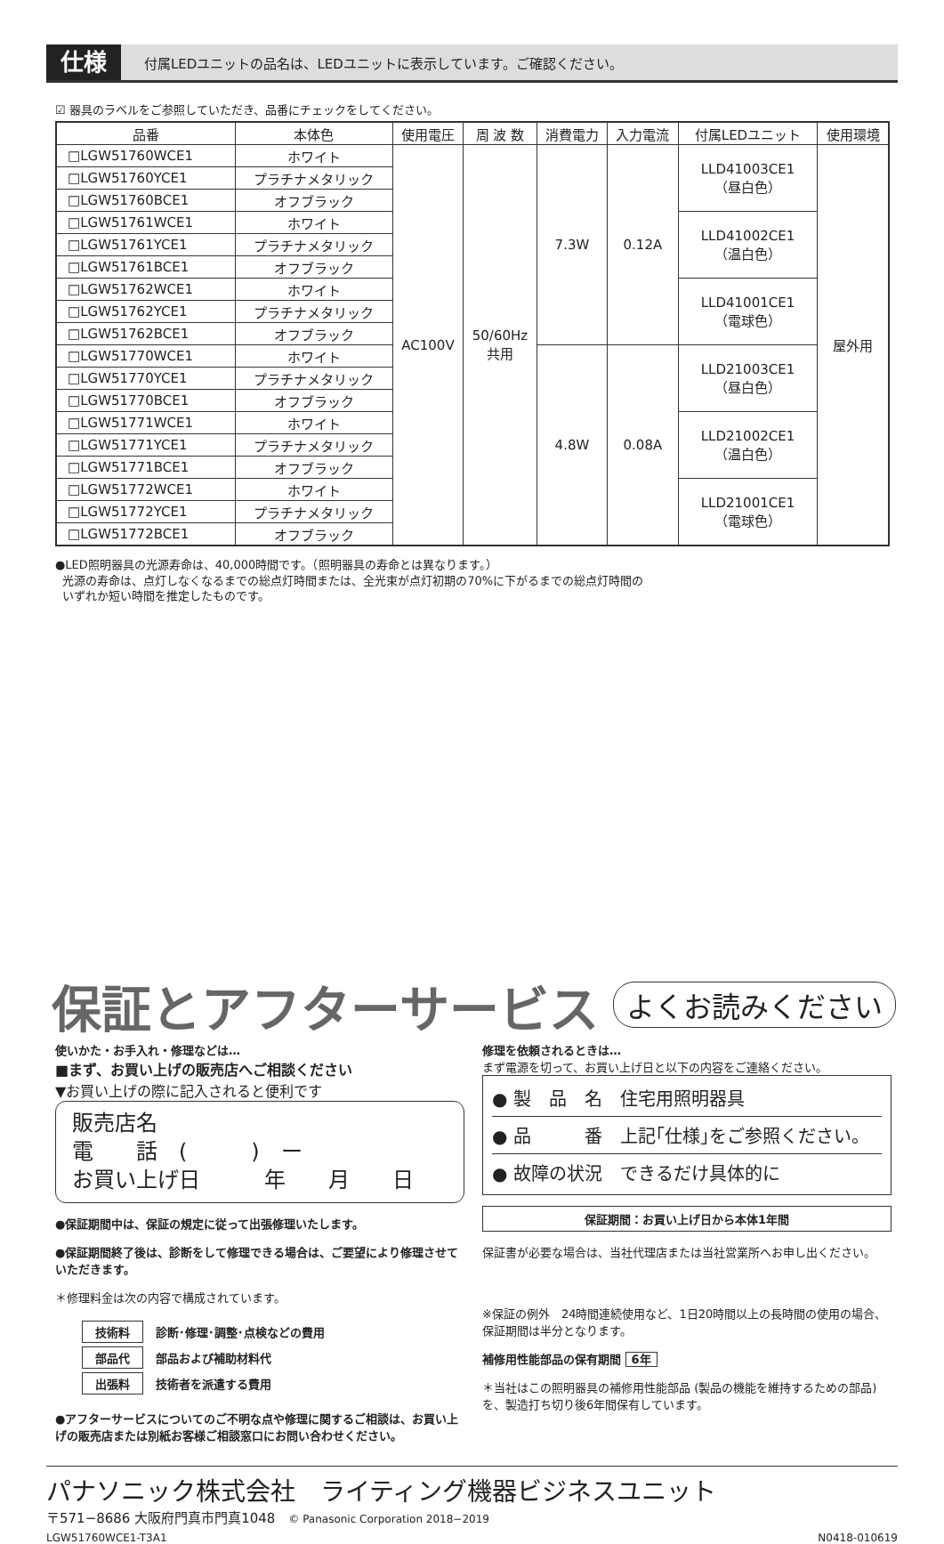仕様
付属LEDユニットの品名は、LEDユニットに表示しています。ご確認ください。
☑ 器具のラベルをご参照していただき、品番にチェックをしてください。
| 品番 | 本体色 | 使用電圧 | 周 波 数 | 消費電力 | 入力電流 | 付属LEDユニット | 使用環境 |
| --- | --- | --- | --- | --- | --- | --- | --- |
| □LGW51760WCE1 | ホワイト | AC100V | 50/60Hz 共用 | 7.3W | 0.12A | LLD41003CE1 （昼白色） | 屋外用 |
| □LGW51760YCE1 | プラチナメタリック | | | | | | |
| □LGW51760BCE1 | オフブラック | | | | | | |
| □LGW51761WCE1 | ホワイト | | | | | LLD41002CE1 （温白色） | |
| □LGW51761YCE1 | プラチナメタリック | | | | | | |
| □LGW51761BCE1 | オフブラック | | | | | | |
| □LGW51762WCE1 | ホワイト | | | | | LLD41001CE1 （電球色） | |
| □LGW51762YCE1 | プラチナメタリック | | | | | | |
| □LGW51762BCE1 | オフブラック | | | | | | |
| □LGW51770WCE1 | ホワイト | | | 4.8W | 0.08A | LLD21003CE1 （昼白色） | |
| □LGW51770YCE1 | プラチナメタリック | | | | | | |
| □LGW51770BCE1 | オフブラック | | | | | | |
| □LGW51771WCE1 | ホワイト | | | | | LLD21002CE1 （温白色） | |
| □LGW51771YCE1 | プラチナメタリック | | | | | | |
| □LGW51771BCE1 | オフブラック | | | | | | |
| □LGW51772WCE1 | ホワイト | | | | | LLD21001CE1 （電球色） | |
| □LGW51772YCE1 | プラチナメタリック | | | | | | |
| □LGW51772BCE1 | オフブラック | | | | | | |
●LED照明器具の光源寿命は、40,000時間です。（照明器具の寿命とは異なります。）
光源の寿命は、点灯しなくなるまでの総点灯時間または、全光束が点灯初期の70%に下がるまでの総点灯時間の
いずれか短い時間を推定したものです。
保証とアフターサービス よくお読みください
使いかた・お手入れ・修理などは…
■まず、お買い上げの販売店へご相談ください
▼お買い上げの際に記入されると便利です
販売店名
電　　話　(　　　)　ー
お買い上げ日　　　年　　月　　日
●保証期間中は、保証の規定に従って出張修理いたします。
●保証期間終了後は、診断をして修理できる場合は、ご要望により修理させていただきます。
＊修理料金は次の内容で構成されています。
| 技術料 | 診断･修理･調整･点検などの費用 |
| 部品代 | 部品および補助材料代 |
| 出張料 | 技術者を派遣する費用 |
●アフターサービスについてのご不明な点や修理に関するご相談は、お買い上げの販売店または別紙お客様ご相談窓口にお問い合わせください。
修理を依頼されるときは…
まず電源を切って、お買い上げ日と以下の内容をご連絡ください。
● 製　品　名　住宅用照明器具
● 品　　　番　上記｢仕様｣をご参照ください。
● 故障の状況　できるだけ具体的に
保証期間：お買い上げ日から本体1年間
保証書が必要な場合は、当社代理店または当社営業所へお申し出ください。
※保証の例外　24時間連続使用など、1日20時間以上の長時間の使用の場合、保証期間は半分となります。
補修用性能部品の保有期間 6年
＊当社はこの照明器具の補修用性能部品 (製品の機能を維持するための部品)を、製造打ち切り後6年間保有しています。
パナソニック株式会社　ライティング機器ビジネスユニット
〒571−8686 大阪府門真市門真1048　© Panasonic Corporation 2018−2019
LGW51760WCE1-T3A1 N0418-010619